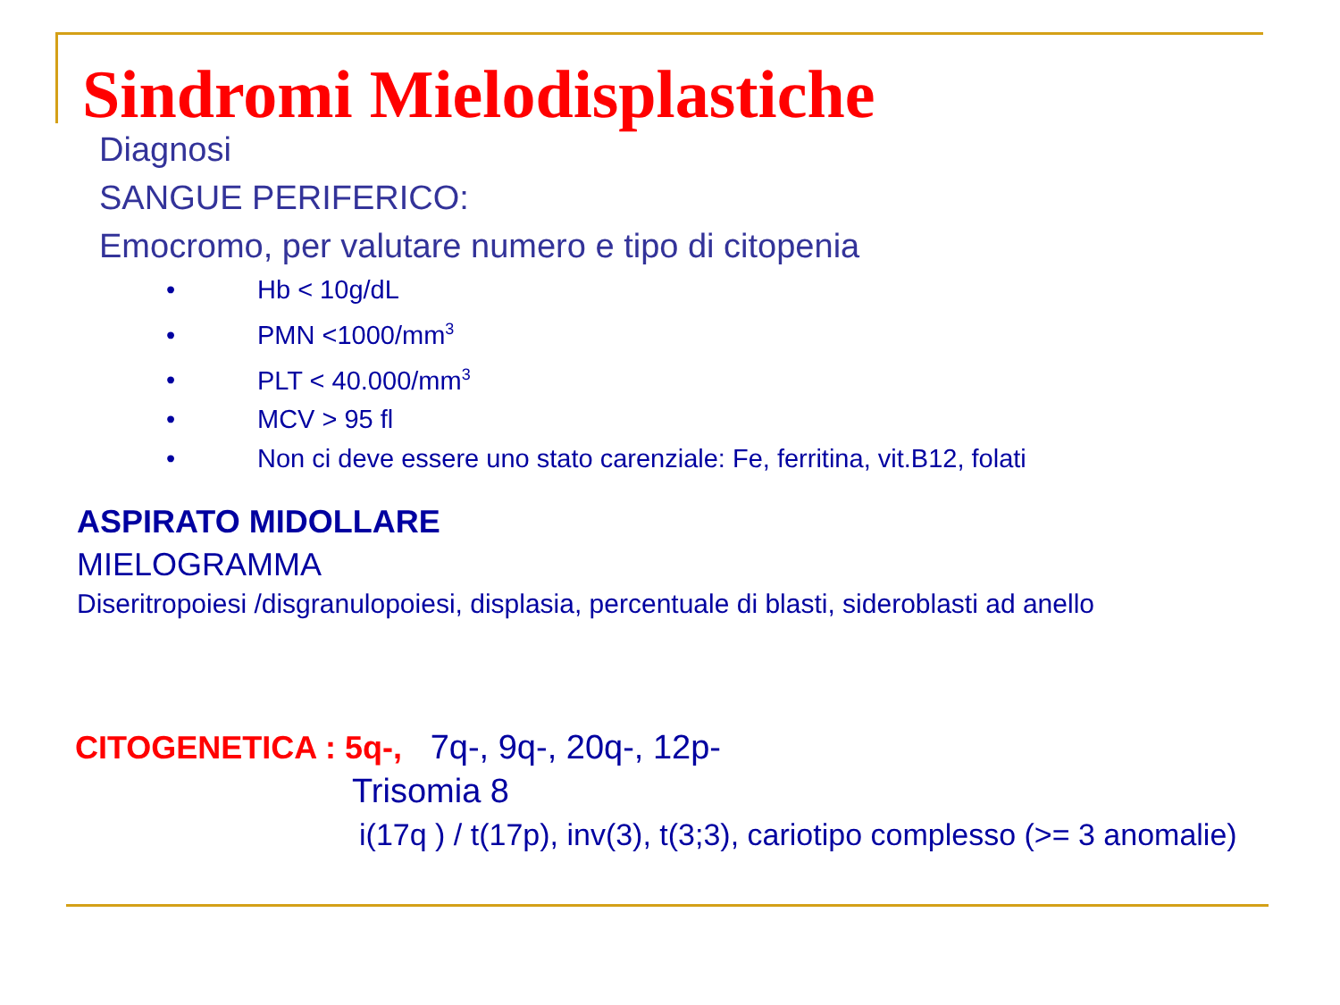Sindromi Mielodisplastiche
Diagnosi
SANGUE PERIFERICO:
Emocromo, per valutare numero e tipo di citopenia
• Hb < 10g/dL
• PMN <1000/mm<sup>3</sup>
• PLT < 40.000/mm<sup>3</sup>
• MCV > 95 fl
• Non ci deve essere uno stato carenziale: Fe, ferritina, vit.B12, folati
ASPIRATO MIDOLLARE
MIELOGRAMMA
Diseritropoiesi /disgranulopoiesi, displasia, percentuale di blasti, sideroblasti ad anello
CITOGENETICA : 5q-, 7q-, 9q-, 20q-, 12p-
Trisomia 8
i(17q ) / t(17p), inv(3), t(3;3), cariotipo complesso (>= 3 anomalie)